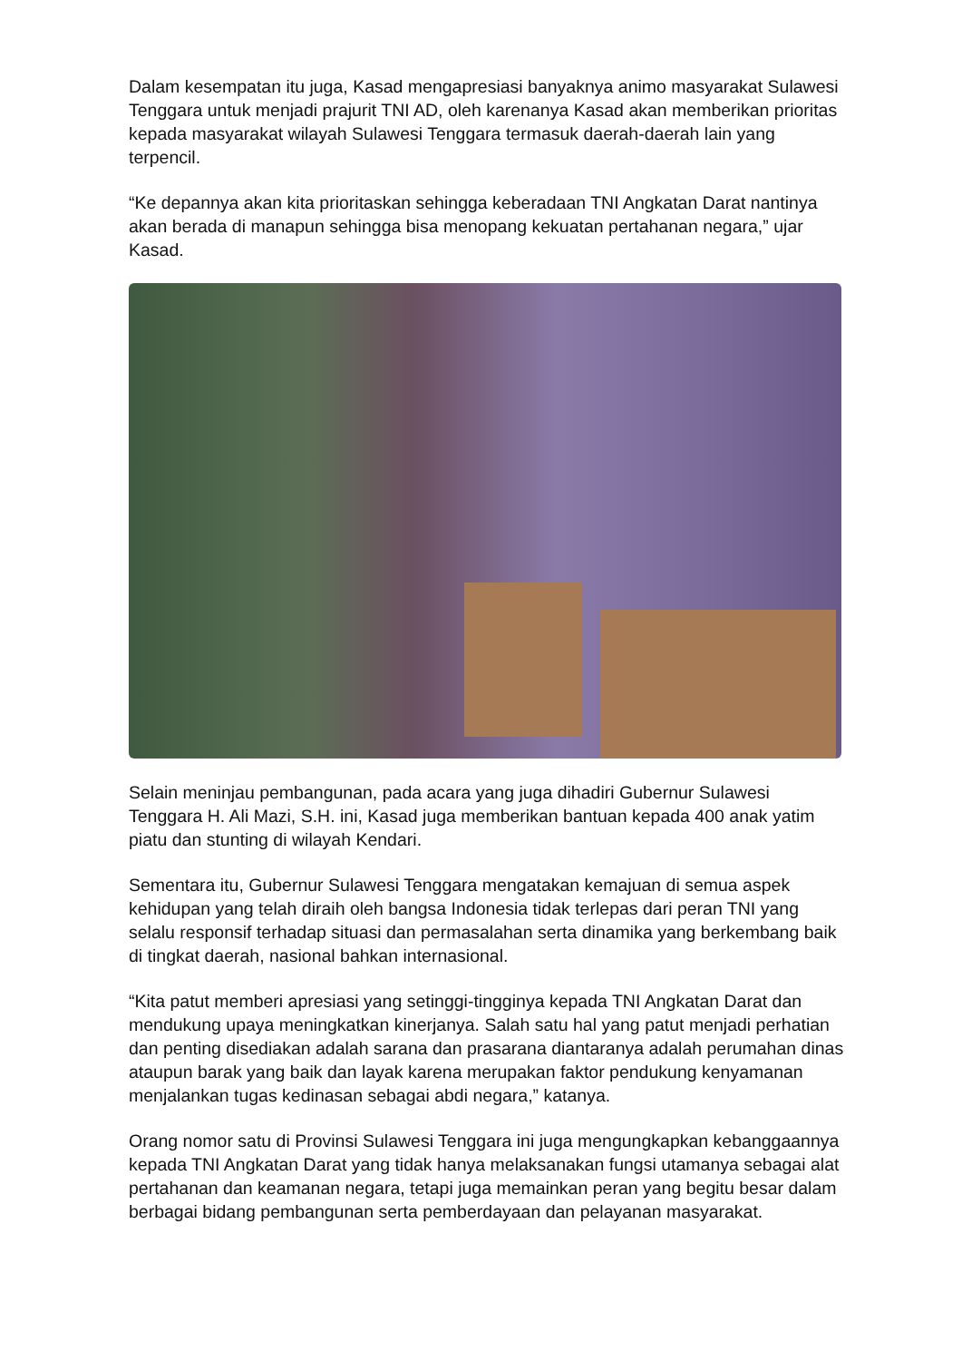Dalam kesempatan itu juga, Kasad mengapresiasi banyaknya animo masyarakat Sulawesi Tenggara untuk menjadi prajurit TNI AD, oleh karenanya Kasad akan memberikan prioritas kepada masyarakat wilayah Sulawesi Tenggara termasuk daerah-daerah lain yang terpencil.
“Ke depannya akan kita prioritaskan sehingga keberadaan TNI Angkatan Darat nantinya akan berada di manapun sehingga bisa menopang kekuatan pertahanan negara,” ujar Kasad.
Selain meninjau pembangunan, pada acara yang juga dihadiri Gubernur Sulawesi Tenggara H. Ali Mazi, S.H. ini, Kasad juga memberikan bantuan kepada 400 anak yatim piatu dan stunting di wilayah Kendari.
Sementara itu, Gubernur Sulawesi Tenggara mengatakan kemajuan di semua aspek kehidupan yang telah diraih oleh bangsa Indonesia tidak terlepas dari peran TNI yang selalu responsif terhadap situasi dan permasalahan serta dinamika yang berkembang baik di tingkat daerah, nasional bahkan internasional.
“Kita patut memberi apresiasi yang setinggi-tingginya kepada TNI Angkatan Darat dan mendukung upaya meningkatkan kinerjanya. Salah satu hal yang patut menjadi perhatian dan penting disediakan adalah sarana dan prasarana diantaranya adalah perumahan dinas ataupun barak yang baik dan layak karena merupakan faktor pendukung kenyamanan menjalankan tugas kedinasan sebagai abdi negara,” katanya.
Orang nomor satu di Provinsi Sulawesi Tenggara ini juga mengungkapkan kebanggaannya kepada TNI Angkatan Darat yang tidak hanya melaksanakan fungsi utamanya sebagai alat pertahanan dan keamanan negara, tetapi juga memainkan peran yang begitu besar dalam berbagai bidang pembangunan serta pemberdayaan dan pelayanan masyarakat.